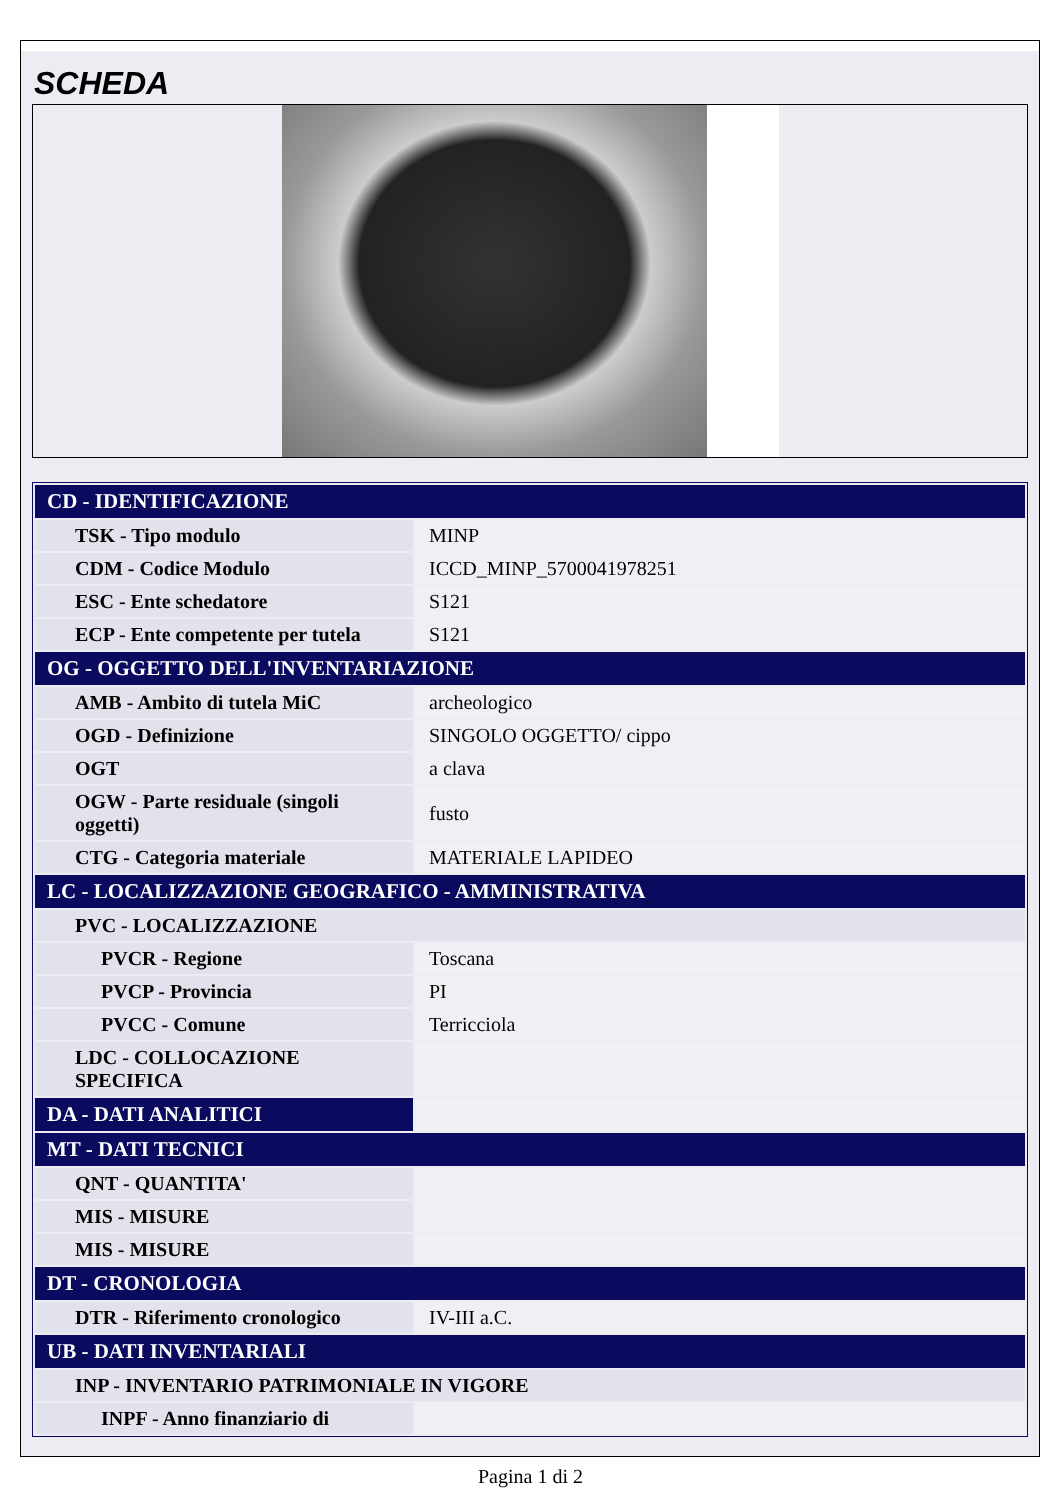SCHEDA
| CD - IDENTIFICAZIONE | |
| --- | --- |
| TSK - Tipo modulo | MINP |
| CDM - Codice Modulo | ICCD_MINP_5700041978251 |
| ESC - Ente schedatore | S121 |
| ECP - Ente competente per tutela | S121 |
| OG - OGGETTO DELL'INVENTARIAZIONE | |
| AMB - Ambito di tutela MiC | archeologico |
| OGD - Definizione | SINGOLO OGGETTO/ cippo |
| OGT | a clava |
| OGW - Parte residuale (singoli oggetti) | fusto |
| CTG - Categoria materiale | MATERIALE LAPIDEO |
| LC - LOCALIZZAZIONE GEOGRAFICO - AMMINISTRATIVA | |
| PVC - LOCALIZZAZIONE | |
| PVCR - Regione | Toscana |
| PVCP - Provincia | PI |
| PVCC - Comune | Terricciola |
| LDC - COLLOCAZIONE SPECIFICA | |
| DA - DATI ANALITICI | |
| MT - DATI TECNICI | |
| QNT - QUANTITA' | |
| MIS - MISURE | |
| MIS - MISURE | |
| DT - CRONOLOGIA | |
| DTR - Riferimento cronologico | IV-III a.C. |
| UB - DATI INVENTARIALI | |
| INP - INVENTARIO PATRIMONIALE IN VIGORE | |
| INPF - Anno finanziario di | |
Pagina 1 di 2